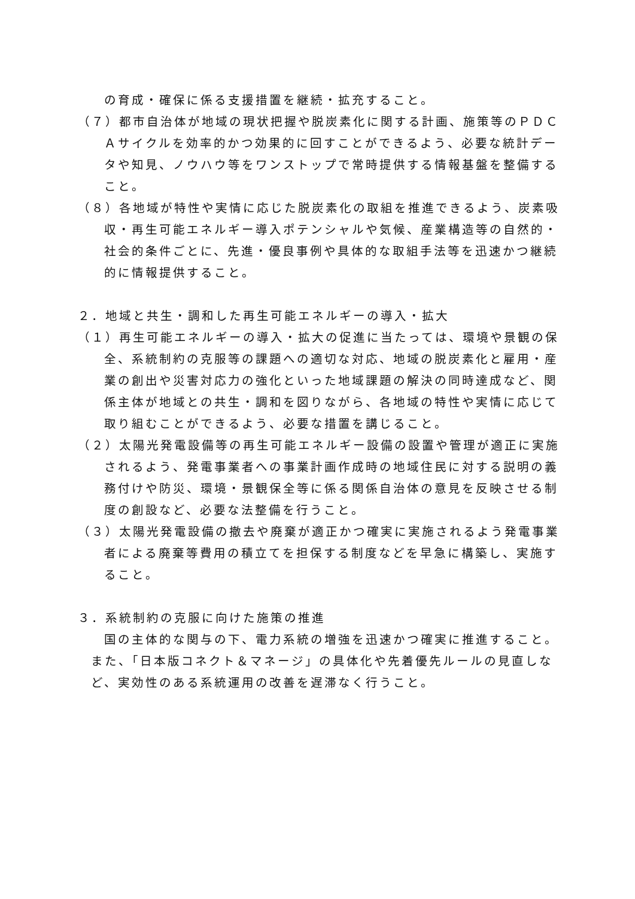の育成・確保に係る支援措置を継続・拡充すること。
（７）都市自治体が地域の現状把握や脱炭素化に関する計画、施策等のＰＤＣＡサイクルを効率的かつ効果的に回すことができるよう、必要な統計データや知見、ノウハウ等をワンストップで常時提供する情報基盤を整備すること。
（８）各地域が特性や実情に応じた脱炭素化の取組を推進できるよう、炭素吸収・再生可能エネルギー導入ポテンシャルや気候、産業構造等の自然的・社会的条件ごとに、先進・優良事例や具体的な取組手法等を迅速かつ継続的に情報提供すること。
２．地域と共生・調和した再生可能エネルギーの導入・拡大
（１）再生可能エネルギーの導入・拡大の促進に当たっては、環境や景観の保全、系統制約の克服等の課題への適切な対応、地域の脱炭素化と雇用・産業の創出や災害対応力の強化といった地域課題の解決の同時達成など、関係主体が地域との共生・調和を図りながら、各地域の特性や実情に応じて取り組むことができるよう、必要な措置を講じること。
（２）太陽光発電設備等の再生可能エネルギー設備の設置や管理が適正に実施されるよう、発電事業者への事業計画作成時の地域住民に対する説明の義務付けや防災、環境・景観保全等に係る関係自治体の意見を反映させる制度の創設など、必要な法整備を行うこと。
（３）太陽光発電設備の撤去や廃棄が適正かつ確実に実施されるよう発電事業者による廃棄等費用の積立てを担保する制度などを早急に構築し、実施すること。
３．系統制約の克服に向けた施策の推進
国の主体的な関与の下、電力系統の増強を迅速かつ確実に推進すること。また、「日本版コネクト＆マネージ」の具体化や先着優先ルールの見直しなど、実効性のある系統運用の改善を遅滞なく行うこと。